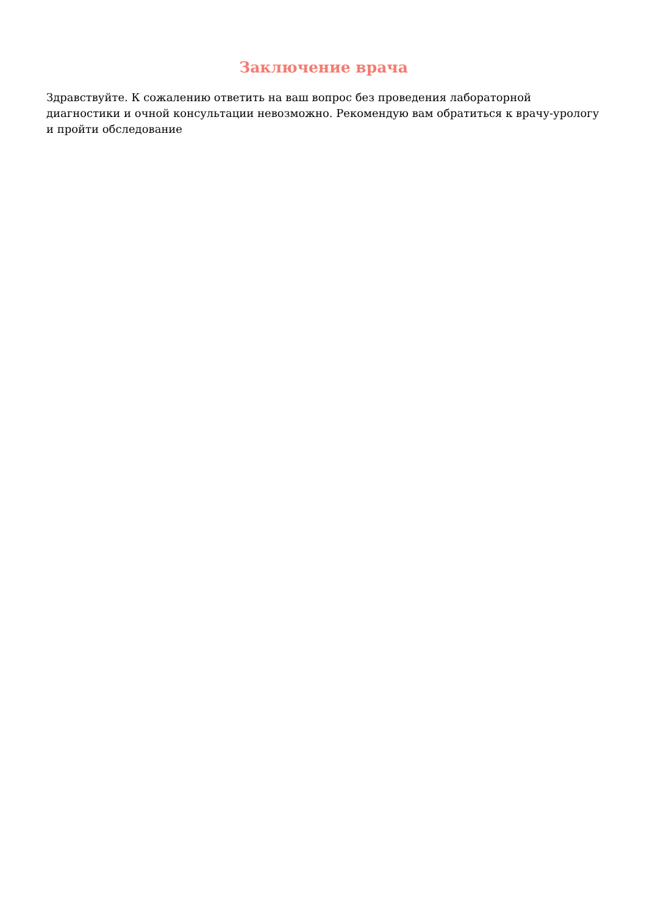Заключение врача
Здравствуйте. К сожалению ответить на ваш вопрос без проведения лабораторной диагностики и очной консультации невозможно. Рекомендую вам обратиться к врачу-урологу и пройти обследование